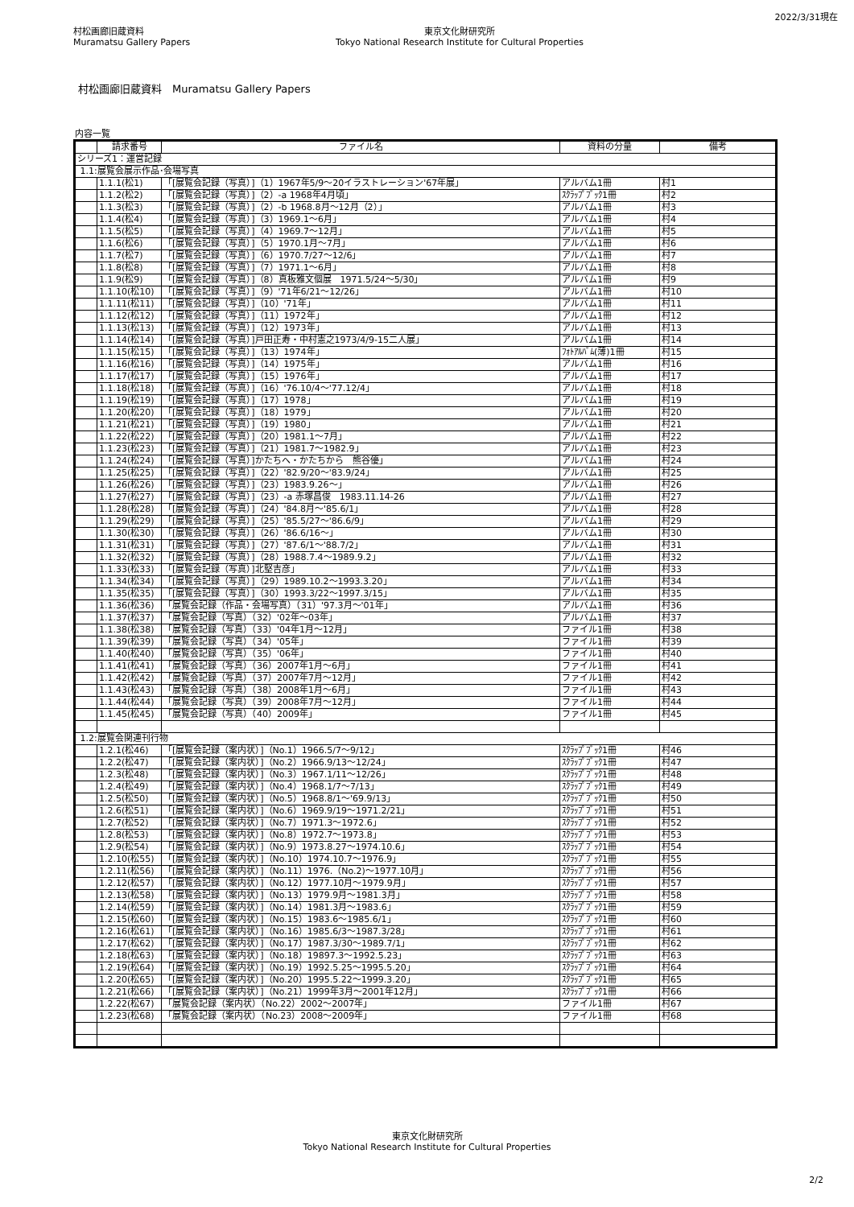村松画廊旧蔵資料
Muramatsu Gallery Papers
東京文化財研究所
Tokyo National Research Institute for Cultural Properties
2022/3/31現在
村松画廊旧蔵資料　Muramatsu Gallery Papers
内容一覧
| | 請求番号 | ファイル名 | 資料の分量 | 備考 |
| --- | --- | --- | --- | --- |
| シリーズ1：運営記録 | | | | |
| 1.1:展覧会展示作品･会場写真 | | | | |
| | 1.1.1(松1) | 「[展覧会記録（写真）]（1）1967年5/9～20イラストレーション'67年展」 | アルバム1冊 | 村1 |
| | 1.1.2(松2) | 「[展覧会記録（写真）]（2）-a 1968年4月頃」 | ｽｸﾗｯﾌﾟﾌﾞｯｸ1冊 | 村2 |
| | 1.1.3(松3) | 「[展覧会記録（写真）]（2）-b 1968.8月～12月（2）」 | アルバム1冊 | 村3 |
| | 1.1.4(松4) | 「[展覧会記録（写真）]（3）1969.1～6月」 | アルバム1冊 | 村4 |
| | 1.1.5(松5) | 「[展覧会記録（写真）]（4）1969.7～12月」 | アルバム1冊 | 村5 |
| | 1.1.6(松6) | 「[展覧会記録（写真）]（5）1970.1月～7月」 | アルバム1冊 | 村6 |
| | 1.1.7(松7) | 「[展覧会記録（写真）]（6）1970.7/27～12/6」 | アルバム1冊 | 村7 |
| | 1.1.8(松8) | 「[展覧会記録（写真）]（7）1971.1～6月」 | アルバム1冊 | 村8 |
| | 1.1.9(松9) | 「[展覧会記録（写真）]（8）真板雅文個展 1971.5/24～5/30」 | アルバム1冊 | 村9 |
| | 1.1.10(松10) | 「[展覧会記録（写真）]（9）'71年6/21～12/26」 | アルバム1冊 | 村10 |
| | 1.1.11(松11) | 「[展覧会記録（写真）]（10）'71年」 | アルバム1冊 | 村11 |
| | 1.1.12(松12) | 「[展覧会記録（写真）]（11）1972年」 | アルバム1冊 | 村12 |
| | 1.1.13(松13) | 「[展覧会記録（写真）]（12）1973年」 | アルバム1冊 | 村13 |
| | 1.1.14(松14) | 「[展覧会記録（写真）]戸田正寿・中村憲之1973/4/9-15二人展」 | アルバム1冊 | 村14 |
| | 1.1.15(松15) | 「[展覧会記録（写真）]（13）1974年」 | ﾌｫﾄｱﾙﾊﾞﾑ(薄)1冊 | 村15 |
| | 1.1.16(松16) | 「[展覧会記録（写真）]（14）1975年」 | アルバム1冊 | 村16 |
| | 1.1.17(松17) | 「[展覧会記録（写真）]（15）1976年」 | アルバム1冊 | 村17 |
| | 1.1.18(松18) | 「[展覧会記録（写真）]（16）'76.10/4～'77.12/4」 | アルバム1冊 | 村18 |
| | 1.1.19(松19) | 「[展覧会記録（写真）]（17）1978」 | アルバム1冊 | 村19 |
| | 1.1.20(松20) | 「[展覧会記録（写真）]（18）1979」 | アルバム1冊 | 村20 |
| | 1.1.21(松21) | 「[展覧会記録（写真）]（19）1980」 | アルバム1冊 | 村21 |
| | 1.1.22(松22) | 「[展覧会記録（写真）]（20）1981.1～7月」 | アルバム1冊 | 村22 |
| | 1.1.23(松23) | 「[展覧会記録（写真）]（21）1981.7～1982.9」 | アルバム1冊 | 村23 |
| | 1.1.24(松24) | 「[展覧会記録（写真）]かたちへ・かたちから 熊谷優」 | アルバム1冊 | 村24 |
| | 1.1.25(松25) | 「[展覧会記録（写真）]（22）'82.9/20～'83.9/24」 | アルバム1冊 | 村25 |
| | 1.1.26(松26) | 「[展覧会記録（写真）]（23）1983.9.26～」 | アルバム1冊 | 村26 |
| | 1.1.27(松27) | 「[展覧会記録（写真）]（23）-a 赤塚昌俊 1983.11.14-26 | アルバム1冊 | 村27 |
| | 1.1.28(松28) | 「[展覧会記録（写真）]（24）'84.8月～'85.6/1」 | アルバム1冊 | 村28 |
| | 1.1.29(松29) | 「[展覧会記録（写真）]（25）'85.5/27～'86.6/9」 | アルバム1冊 | 村29 |
| | 1.1.30(松30) | 「[展覧会記録（写真）]（26）'86.6/16～」 | アルバム1冊 | 村30 |
| | 1.1.31(松31) | 「[展覧会記録（写真）]（27）'87.6/1～'88.7/2」 | アルバム1冊 | 村31 |
| | 1.1.32(松32) | 「[展覧会記録（写真）]（28）1988.7.4～1989.9.2」 | アルバム1冊 | 村32 |
| | 1.1.33(松33) | 「[展覧会記録（写真）]北堅吉彦」 | アルバム1冊 | 村33 |
| | 1.1.34(松34) | 「[展覧会記録（写真）]（29）1989.10.2～1993.3.20」 | アルバム1冊 | 村34 |
| | 1.1.35(松35) | 「[展覧会記録（写真）]（30）1993.3/22～1997.3/15」 | アルバム1冊 | 村35 |
| | 1.1.36(松36) | 「展覧会記録（作品・会場写真）（31）'97.3月～'01年」 | アルバム1冊 | 村36 |
| | 1.1.37(松37) | 「展覧会記録（写真）（32）'02年～03年」 | アルバム1冊 | 村37 |
| | 1.1.38(松38) | 「展覧会記録（写真）（33）'04年1月～12月」 | ファイル1冊 | 村38 |
| | 1.1.39(松39) | 「展覧会記録（写真）（34）'05年」 | ファイル1冊 | 村39 |
| | 1.1.40(松40) | 「展覧会記録（写真）（35）'06年」 | ファイル1冊 | 村40 |
| | 1.1.41(松41) | 「展覧会記録（写真）（36）2007年1月～6月」 | ファイル1冊 | 村41 |
| | 1.1.42(松42) | 「展覧会記録（写真）（37）2007年7月～12月」 | ファイル1冊 | 村42 |
| | 1.1.43(松43) | 「展覧会記録（写真）（38）2008年1月～6月」 | ファイル1冊 | 村43 |
| | 1.1.44(松44) | 「展覧会記録（写真）（39）2008年7月～12月」 | ファイル1冊 | 村44 |
| | 1.1.45(松45) | 「展覧会記録（写真）（40）2009年」 | ファイル1冊 | 村45 |
| 1.2:展覧会関連刊行物 | | | | |
| | 1.2.1(松46) | 「[展覧会記録（案内状）]（No.1）1966.5/7～9/12」 | ｽｸﾗｯﾌﾟﾌﾞｯｸ1冊 | 村46 |
| | 1.2.2(松47) | 「[展覧会記録（案内状）]（No.2）1966.9/13～12/24」 | ｽｸﾗｯﾌﾟﾌﾞｯｸ1冊 | 村47 |
| | 1.2.3(松48) | 「[展覧会記録（案内状）]（No.3）1967.1/11～12/26」 | ｽｸﾗｯﾌﾟﾌﾞｯｸ1冊 | 村48 |
| | 1.2.4(松49) | 「[展覧会記録（案内状）]（No.4）1968.1/7～7/13」 | ｽｸﾗｯﾌﾟﾌﾞｯｸ1冊 | 村49 |
| | 1.2.5(松50) | 「[展覧会記録（案内状）]（No.5）1968.8/1～'69.9/13」 | ｽｸﾗｯﾌﾟﾌﾞｯｸ1冊 | 村50 |
| | 1.2.6(松51) | 「[展覧会記録（案内状）]（No.6）1969.9/19～1971.2/21」 | ｽｸﾗｯﾌﾟﾌﾞｯｸ1冊 | 村51 |
| | 1.2.7(松52) | 「[展覧会記録（案内状）]（No.7）1971.3～1972.6」 | ｽｸﾗｯﾌﾟﾌﾞｯｸ1冊 | 村52 |
| | 1.2.8(松53) | 「[展覧会記録（案内状）]（No.8）1972.7～1973.8」 | ｽｸﾗｯﾌﾟﾌﾞｯｸ1冊 | 村53 |
| | 1.2.9(松54) | 「[展覧会記録（案内状）]（No.9）1973.8.27～1974.10.6」 | ｽｸﾗｯﾌﾟﾌﾞｯｸ1冊 | 村54 |
| | 1.2.10(松55) | 「[展覧会記録（案内状）]（No.10）1974.10.7～1976.9」 | ｽｸﾗｯﾌﾟﾌﾞｯｸ1冊 | 村55 |
| | 1.2.11(松56) | 「[展覧会記録（案内状）]（No.11）1976.（No.2)～1977.10月」 | ｽｸﾗｯﾌﾟﾌﾞｯｸ1冊 | 村56 |
| | 1.2.12(松57) | 「[展覧会記録（案内状）]（No.12）1977.10月～1979.9月」 | ｽｸﾗｯﾌﾟﾌﾞｯｸ1冊 | 村57 |
| | 1.2.13(松58) | 「[展覧会記録（案内状）]（No.13）1979.9月～1981.3月」 | ｽｸﾗｯﾌﾟﾌﾞｯｸ1冊 | 村58 |
| | 1.2.14(松59) | 「[展覧会記録（案内状）]（No.14）1981.3月～1983.6」 | ｽｸﾗｯﾌﾟﾌﾞｯｸ1冊 | 村59 |
| | 1.2.15(松60) | 「[展覧会記録（案内状）]（No.15）1983.6～1985.6/1」 | ｽｸﾗｯﾌﾟﾌﾞｯｸ1冊 | 村60 |
| | 1.2.16(松61) | 「[展覧会記録（案内状）]（No.16）1985.6/3～1987.3/28」 | ｽｸﾗｯﾌﾟﾌﾞｯｸ1冊 | 村61 |
| | 1.2.17(松62) | 「[展覧会記録（案内状）]（No.17）1987.3/30～1989.7/1」 | ｽｸﾗｯﾌﾟﾌﾞｯｸ1冊 | 村62 |
| | 1.2.18(松63) | 「[展覧会記録（案内状）]（No.18）19897.3～1992.5.23」 | ｽｸﾗｯﾌﾟﾌﾞｯｸ1冊 | 村63 |
| | 1.2.19(松64) | 「[展覧会記録（案内状）]（No.19）1992.5.25～1995.5.20」 | ｽｸﾗｯﾌﾟﾌﾞｯｸ1冊 | 村64 |
| | 1.2.20(松65) | 「[展覧会記録（案内状）]（No.20）1995.5.22～1999.3.20」 | ｽｸﾗｯﾌﾟﾌﾞｯｸ1冊 | 村65 |
| | 1.2.21(松66) | 「[展覧会記録（案内状）]（No.21）1999年3月～2001年12月」 | ｽｸﾗｯﾌﾟﾌﾞｯｸ1冊 | 村66 |
| | 1.2.22(松67) | 「展覧会記録（案内状）（No.22）2002～2007年」 | ファイル1冊 | 村67 |
| | 1.2.23(松68) | 「展覧会記録（案内状）（No.23）2008～2009年」 | ファイル1冊 | 村68 |
東京文化財研究所
Tokyo National Research Institute for Cultural Properties
2/2